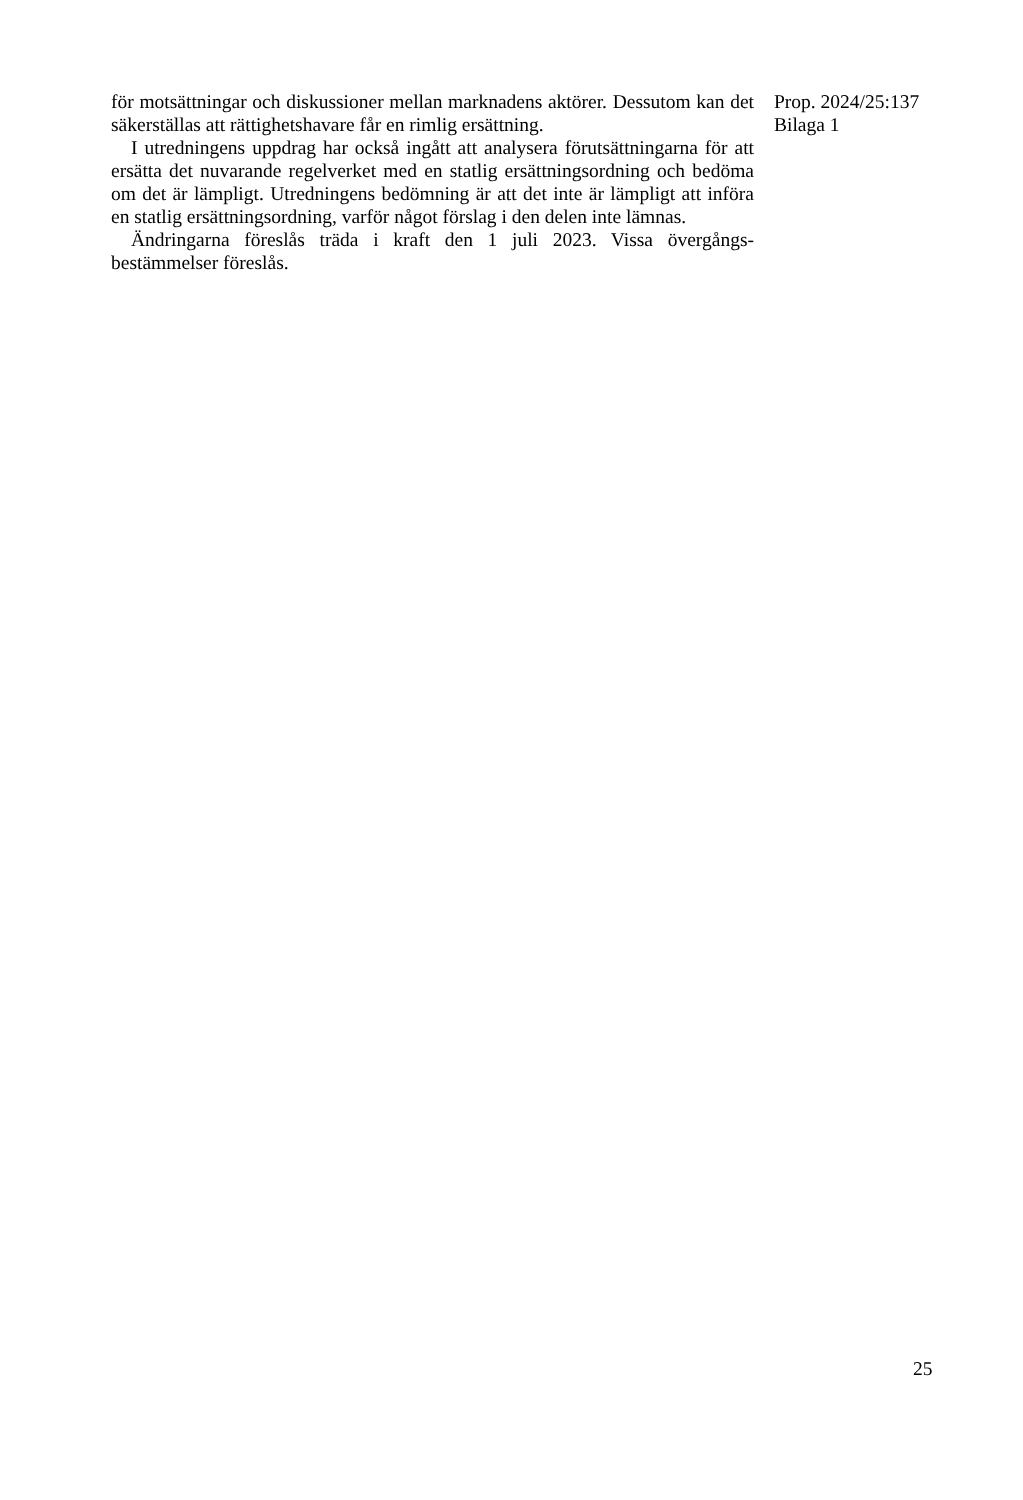för motsättningar och diskussioner mellan marknadens aktörer. Dessutom kan det säkerställas att rättighetshavare får en rimlig ersättning.
I utredningens uppdrag har också ingått att analysera förutsättningarna för att ersätta det nuvarande regelverket med en statlig ersättningsordning och bedöma om det är lämpligt. Utredningens bedömning är att det inte är lämpligt att införa en statlig ersättningsordning, varför något förslag i den delen inte lämnas.
Ändringarna föreslås träda i kraft den 1 juli 2023. Vissa övergångs­bestämmelser föreslås.
Prop. 2024/25:137
Bilaga 1
25